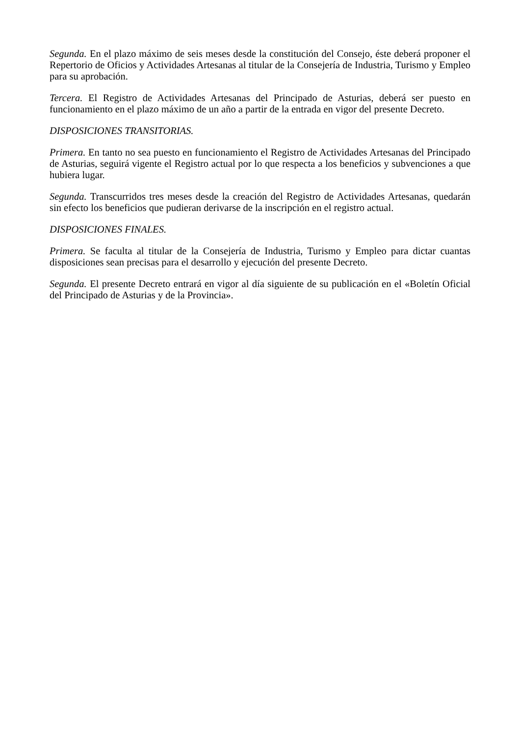Segunda. En el plazo máximo de seis meses desde la constitución del Consejo, éste deberá proponer el Repertorio de Oficios y Actividades Artesanas al titular de la Consejería de Industria, Turismo y Empleo para su aprobación.
Tercera. El Registro de Actividades Artesanas del Principado de Asturias, deberá ser puesto en funcionamiento en el plazo máximo de un año a partir de la entrada en vigor del presente Decreto.
DISPOSICIONES TRANSITORIAS.
Primera. En tanto no sea puesto en funcionamiento el Registro de Actividades Artesanas del Principado de Asturias, seguirá vigente el Registro actual por lo que respecta a los beneficios y subvenciones a que hubiera lugar.
Segunda. Transcurridos tres meses desde la creación del Registro de Actividades Artesanas, quedarán sin efecto los beneficios que pudieran derivarse de la inscripción en el registro actual.
DISPOSICIONES FINALES.
Primera. Se faculta al titular de la Consejería de Industria, Turismo y Empleo para dictar cuantas disposiciones sean precisas para el desarrollo y ejecución del presente Decreto.
Segunda. El presente Decreto entrará en vigor al día siguiente de su publicación en el «Boletín Oficial del Principado de Asturias y de la Provincia».